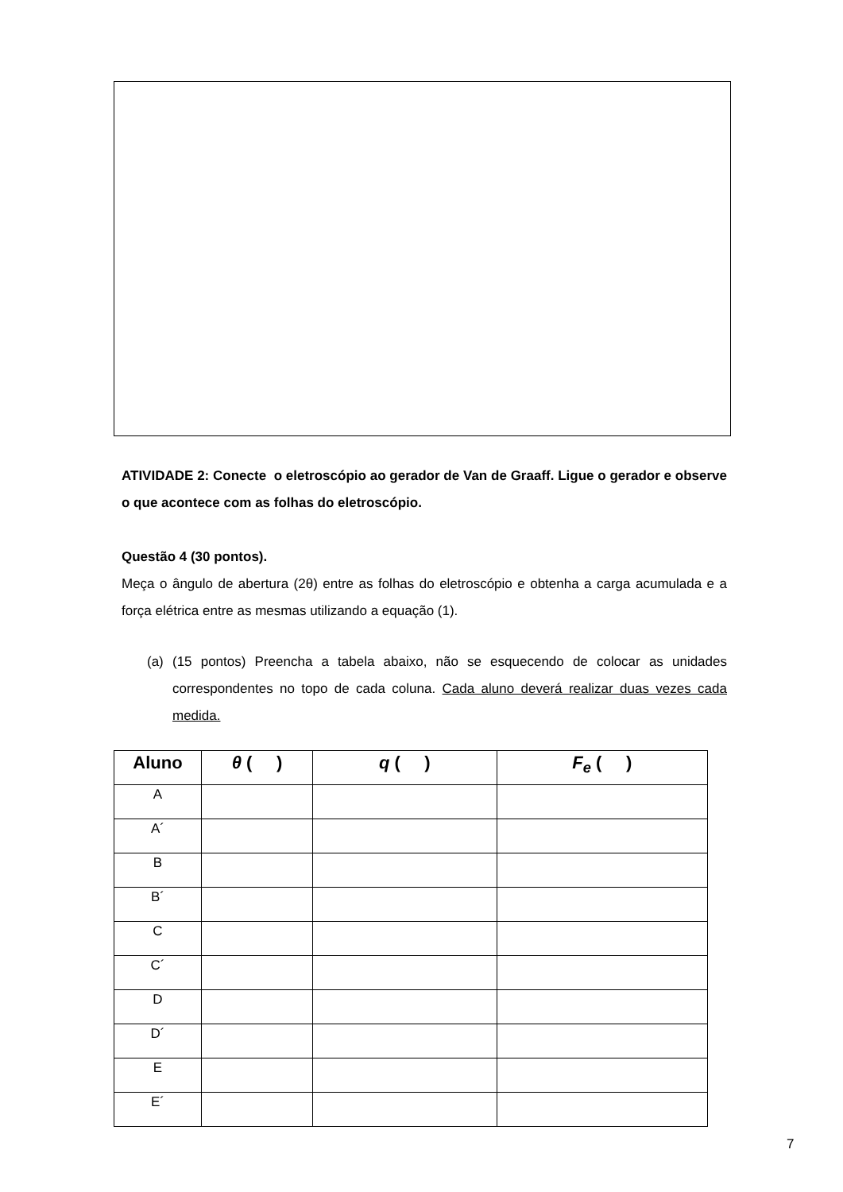ATIVIDADE 2: Conecte o eletroscópio ao gerador de Van de Graaff. Ligue o gerador e observe o que acontece com as folhas do eletroscópio.
Questão 4 (30 pontos).
Meça o ângulo de abertura (2θ) entre as folhas do eletroscópio e obtenha a carga acumulada e a força elétrica entre as mesmas utilizando a equação (1).
(a) (15 pontos) Preencha a tabela abaixo, não se esquecendo de colocar as unidades correspondentes no topo de cada coluna. Cada aluno deverá realizar duas vezes cada medida.
| Aluno | θ ( ) | q ( ) | F<sub>e</sub> ( ) |
| --- | --- | --- | --- |
| A | | | |
| A´ | | | |
| B | | | |
| B´ | | | |
| C | | | |
| C´ | | | |
| D | | | |
| D´ | | | |
| E | | | |
| E´ | | | |
7